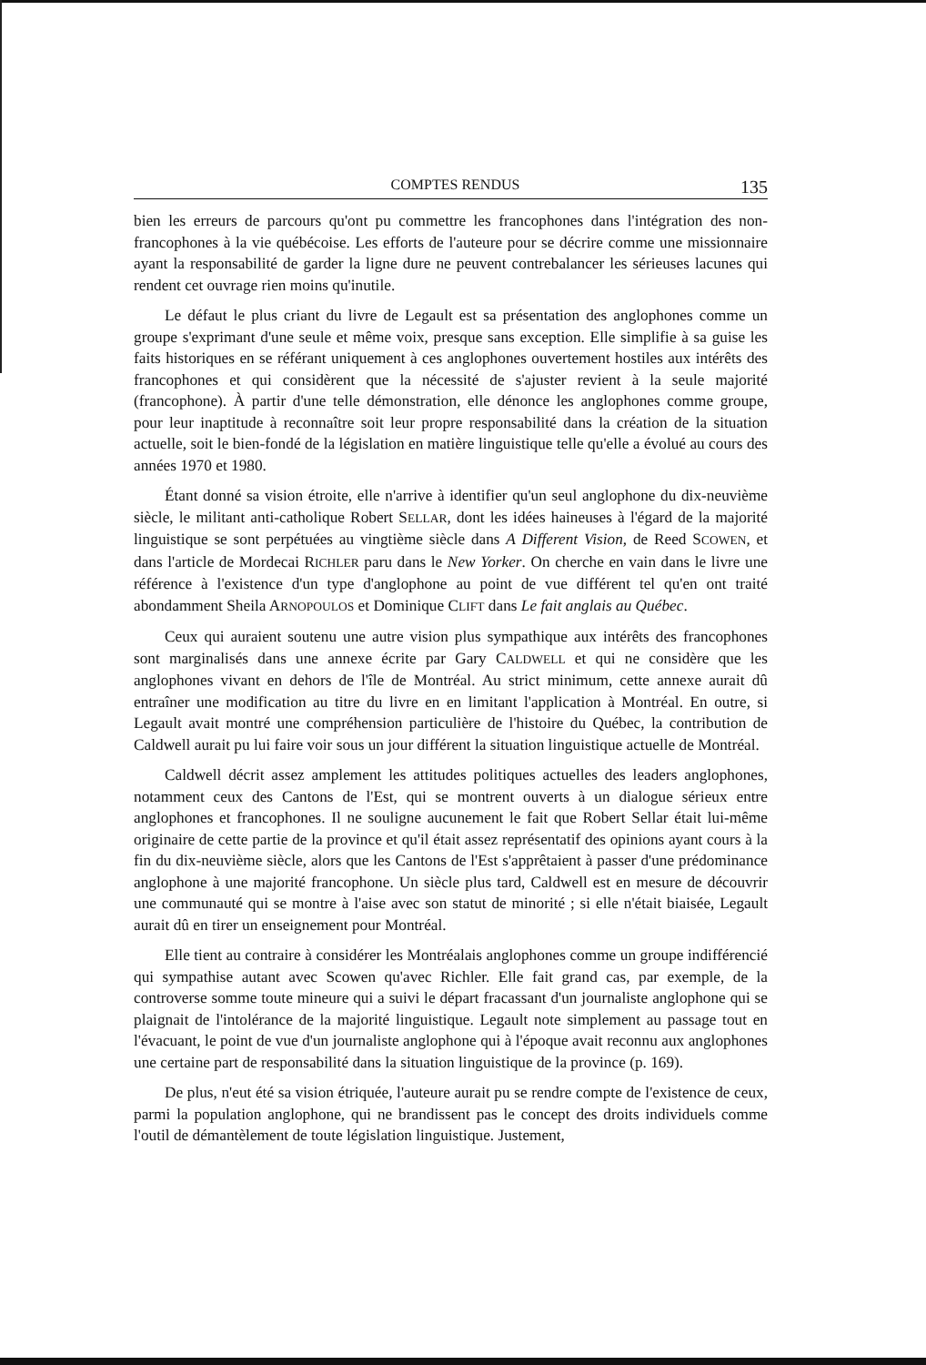COMPTES RENDUS 135
bien les erreurs de parcours qu'ont pu commettre les francophones dans l'intégration des non-francophones à la vie québécoise. Les efforts de l'auteure pour se décrire comme une missionnaire ayant la responsabilité de garder la ligne dure ne peuvent contrebalancer les sérieuses lacunes qui rendent cet ouvrage rien moins qu'inutile.
Le défaut le plus criant du livre de Legault est sa présentation des anglophones comme un groupe s'exprimant d'une seule et même voix, presque sans exception. Elle simplifie à sa guise les faits historiques en se référant uniquement à ces anglophones ouvertement hostiles aux intérêts des francophones et qui considèrent que la nécessité de s'ajuster revient à la seule majorité (francophone). À partir d'une telle démonstration, elle dénonce les anglophones comme groupe, pour leur inaptitude à reconnaître soit leur propre responsabilité dans la création de la situation actuelle, soit le bien-fondé de la législation en matière linguistique telle qu'elle a évolué au cours des années 1970 et 1980.
Étant donné sa vision étroite, elle n'arrive à identifier qu'un seul anglophone du dix-neuvième siècle, le militant anti-catholique Robert SELLAR, dont les idées haineuses à l'égard de la majorité linguistique se sont perpétuées au vingtième siècle dans A Different Vision, de Reed SCOWEN, et dans l'article de Mordecai RICHLER paru dans le New Yorker. On cherche en vain dans le livre une référence à l'existence d'un type d'anglophone au point de vue différent tel qu'en ont traité abondamment Sheila ARNOPOULOS et Dominique CLIFT dans Le fait anglais au Québec.
Ceux qui auraient soutenu une autre vision plus sympathique aux intérêts des francophones sont marginalisés dans une annexe écrite par Gary CALDWELL et qui ne considère que les anglophones vivant en dehors de l'île de Montréal. Au strict minimum, cette annexe aurait dû entraîner une modification au titre du livre en en limitant l'application à Montréal. En outre, si Legault avait montré une compréhension particulière de l'histoire du Québec, la contribution de Caldwell aurait pu lui faire voir sous un jour différent la situation linguistique actuelle de Montréal.
Caldwell décrit assez amplement les attitudes politiques actuelles des leaders anglophones, notamment ceux des Cantons de l'Est, qui se montrent ouverts à un dialogue sérieux entre anglophones et francophones. Il ne souligne aucunement le fait que Robert Sellar était lui-même originaire de cette partie de la province et qu'il était assez représentatif des opinions ayant cours à la fin du dix-neuvième siècle, alors que les Cantons de l'Est s'apprêtaient à passer d'une prédominance anglophone à une majorité francophone. Un siècle plus tard, Caldwell est en mesure de découvrir une communauté qui se montre à l'aise avec son statut de minorité ; si elle n'était biaisée, Legault aurait dû en tirer un enseignement pour Montréal.
Elle tient au contraire à considérer les Montréalais anglophones comme un groupe indifférencié qui sympathise autant avec Scowen qu'avec Richler. Elle fait grand cas, par exemple, de la controverse somme toute mineure qui a suivi le départ fracassant d'un journaliste anglophone qui se plaignait de l'intolérance de la majorité linguistique. Legault note simplement au passage tout en l'évacuant, le point de vue d'un journaliste anglophone qui à l'époque avait reconnu aux anglophones une certaine part de responsabilité dans la situation linguistique de la province (p. 169).
De plus, n'eut été sa vision étriquée, l'auteure aurait pu se rendre compte de l'existence de ceux, parmi la population anglophone, qui ne brandissent pas le concept des droits individuels comme l'outil de démantèlement de toute législation linguistique. Justement,